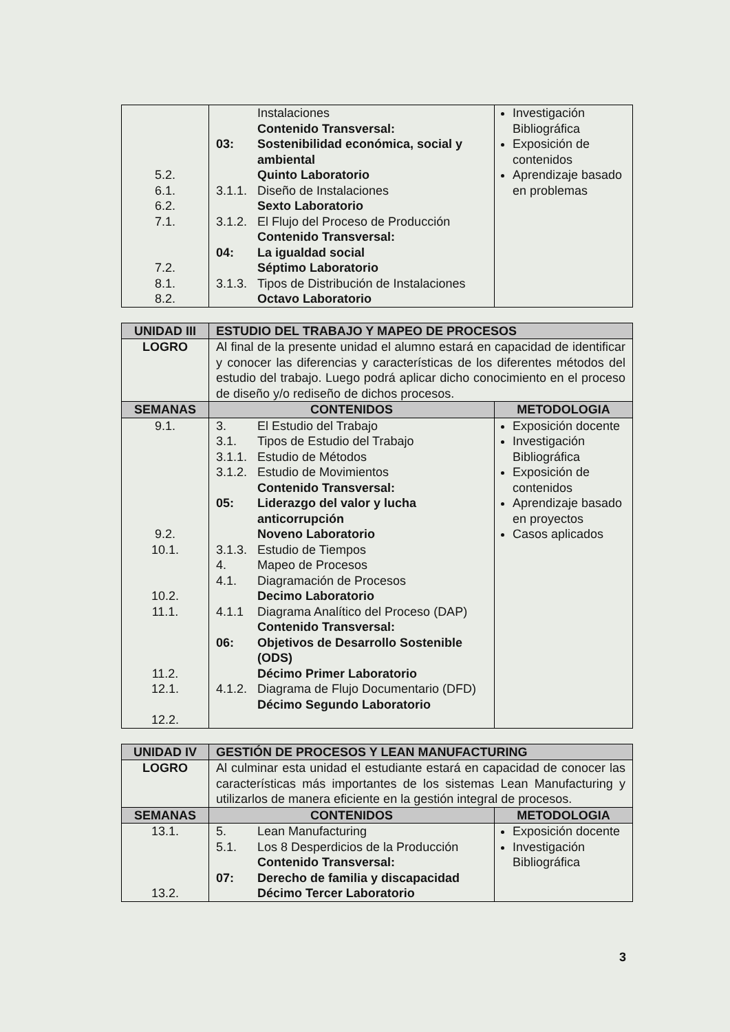| 5.2. 6.1. 6.2. 7.1. 7.2. 8.1. 8.2. | Instalaciones Contenido Transversal: 03: Sostenibilidad económica, social y ambiental Quinto Laboratorio 3.1.1. Diseño de Instalaciones Sexto Laboratorio 3.1.2. El Flujo del Proceso de Producción Contenido Transversal: 04: La igualdad social Séptimo Laboratorio 3.1.3. Tipos de Distribución de Instalaciones Octavo Laboratorio | Investigación Bibliográfica Exposición de contenidos Aprendizaje basado en problemas |
| UNIDAD III | ESTUDIO DEL TRABAJO Y MAPEO DE PROCESOS | |
| --- | --- | --- |
| LOGRO | Al final de la presente unidad el alumno estará en capacidad de identificar y conocer las diferencias y características de los diferentes métodos del estudio del trabajo. Luego podrá aplicar dicho conocimiento en el proceso de diseño y/o rediseño de dichos procesos. | |
| SEMANAS | CONTENIDOS | METODOLOGIA |
| 9.1. 9.2. 10.1. 10.2. 11.1. 11.2. 12.1. 12.2. | 3. El Estudio del Trabajo 3.1. Tipos de Estudio del Trabajo 3.1.1. Estudio de Métodos 3.1.2. Estudio de Movimientos Contenido Transversal: 05: Liderazgo del valor y lucha anticorrupción Noveno Laboratorio 3.1.3. Estudio de Tiempos 4. Mapeo de Procesos 4.1. Diagramación de Procesos Decimo Laboratorio 4.1.1 Diagrama Analítico del Proceso (DAP) Contenido Transversal: 06: Objetivos de Desarrollo Sostenible (ODS) Décimo Primer Laboratorio 4.1.2. Diagrama de Flujo Documentario (DFD) Décimo Segundo Laboratorio | Exposición docente Investigación Bibliográfica Exposición de contenidos Aprendizaje basado en proyectos Casos aplicados |
| UNIDAD IV | GESTIÓN DE PROCESOS Y LEAN MANUFACTURING | |
| --- | --- | --- |
| LOGRO | Al culminar esta unidad el estudiante estará en capacidad de conocer las características más importantes de los sistemas Lean Manufacturing y utilizarlos de manera eficiente en la gestión integral de procesos. | |
| SEMANAS | CONTENIDOS | METODOLOGIA |
| 13.1. 13.2. | 5. Lean Manufacturing 5.1. Los 8 Desperdicios de la Producción Contenido Transversal: 07: Derecho de familia y discapacidad Décimo Tercer Laboratorio | Exposición docente Investigación Bibliográfica |
3